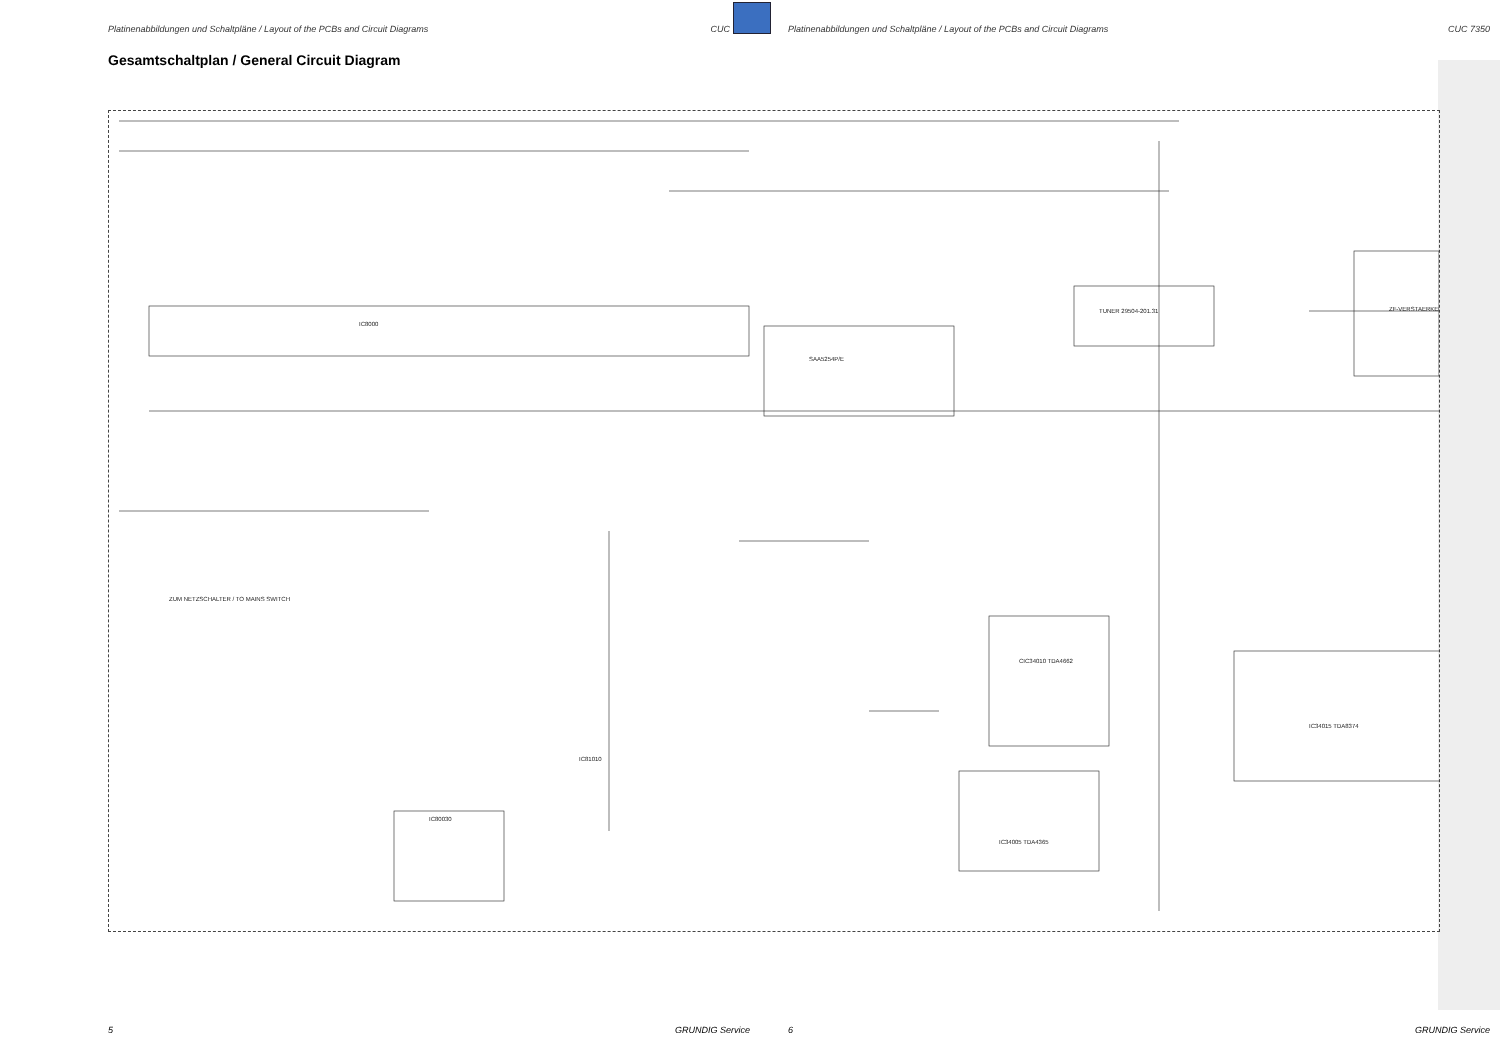Platinenabbildungen und Schaltpläne / Layout of the PCBs and Circuit Diagrams CUC Platinenabbildungen und Schaltpläne / Layout of the PCBs and Circuit Diagrams CUC 7350
Gesamtschaltplan / General Circuit Diagram
IC8000
SAA5254P/E
TUNER 29504-201.31
ZF-VERSTAERKER
CIC34010 TDA4662
IC34005 TDA4365
IC80030
IC34015 TDA8374
IC81010
ZUM NETZSCHALTER / TO MAINS SWITCH
5 GRUNDIG Service 6 GRUNDIG Service